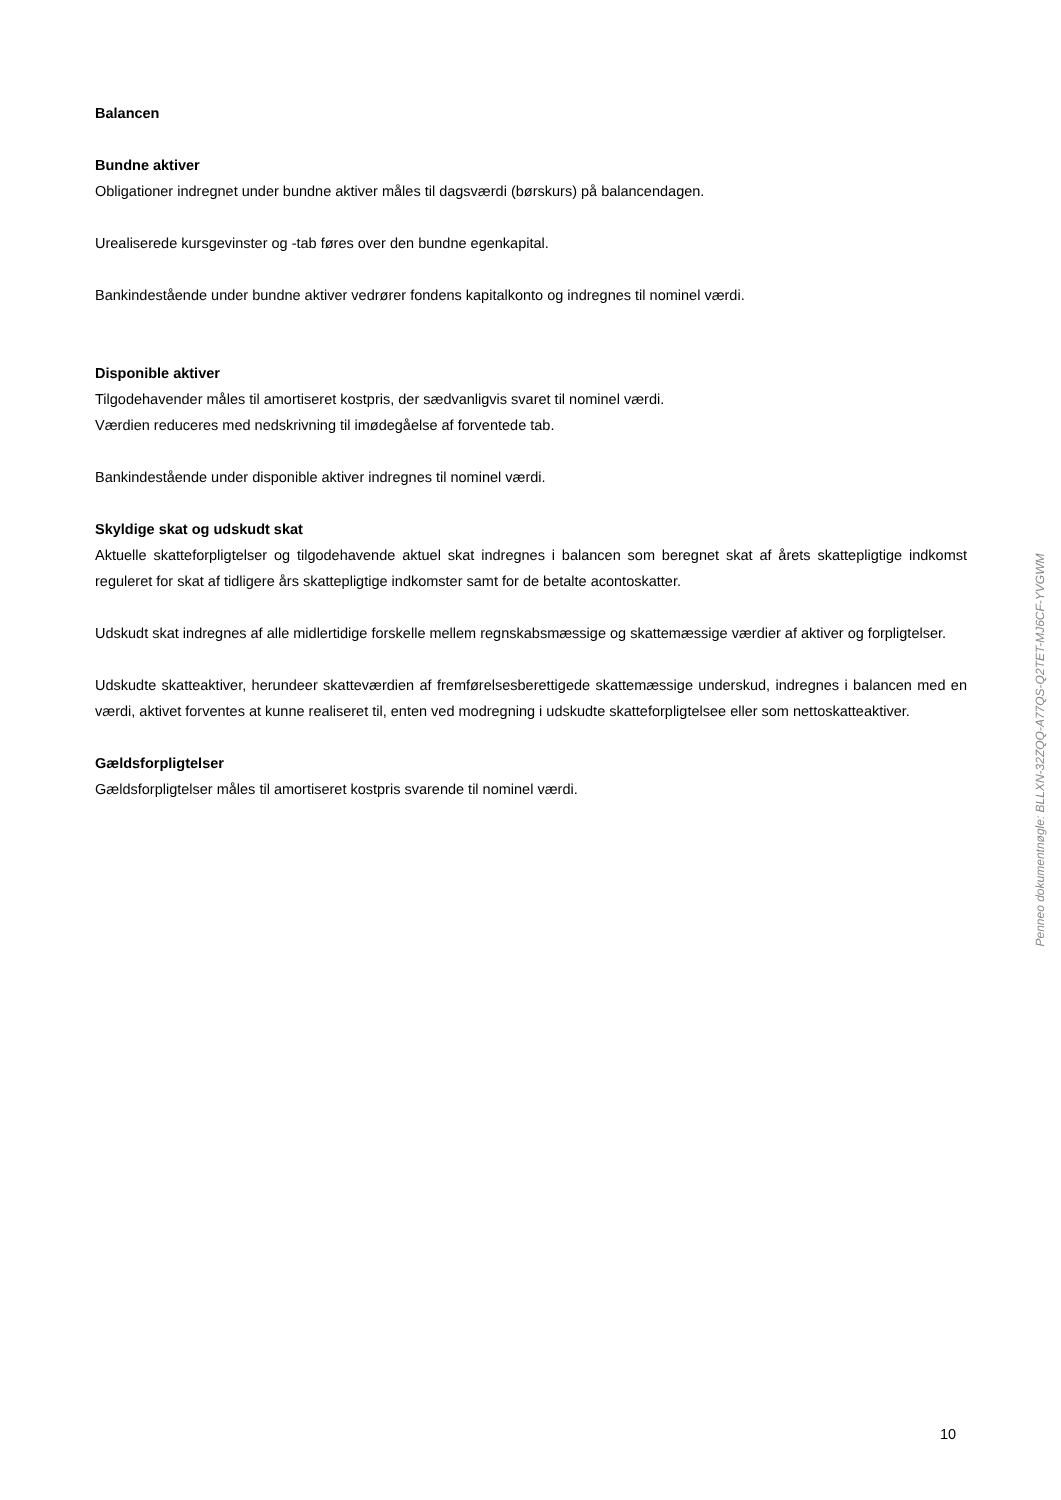Balancen
Bundne aktiver
Obligationer indregnet under bundne aktiver måles til dagsværdi (børskurs) på balancendagen.
Urealiserede kursgevinster og -tab føres over den bundne egenkapital.
Bankindestående under bundne aktiver vedrører fondens kapitalkonto og indregnes til nominel værdi.
Disponible aktiver
Tilgodehavender måles til amortiseret kostpris, der sædvanligvis svaret til nominel værdi.
Værdien reduceres med nedskrivning til imødegåelse af forventede tab.
Bankindestående under disponible aktiver indregnes til nominel værdi.
Skyldige skat og udskudt skat
Aktuelle skatteforpligtelser og tilgodehavende aktuel skat indregnes i balancen som beregnet skat af årets skattepligtige indkomst reguleret for skat af tidligere års skattepligtige indkomster samt for de betalte acontoskatter.
Udskudt skat indregnes af alle midlertidige forskelle mellem regnskabsmæssige og skattemæssige værdier af aktiver og forpligtelser.
Udskudte skatteaktiver, herundeer skatteværdien af fremførelsesberettigede skattemæssige underskud, indregnes i balancen med en værdi, aktivet forventes at kunne realiseret til, enten ved modregning i udskudte skatteforpligtelsee eller som nettoskatteaktiver.
Gældsforpligtelser
Gældsforpligtelser måles til amortiseret kostpris svarende til nominel værdi.
Penneo dokumentnøgle: BLLXN-32ZQQ-A77QS-Q2TET-MJ6CF-YVGWM
10